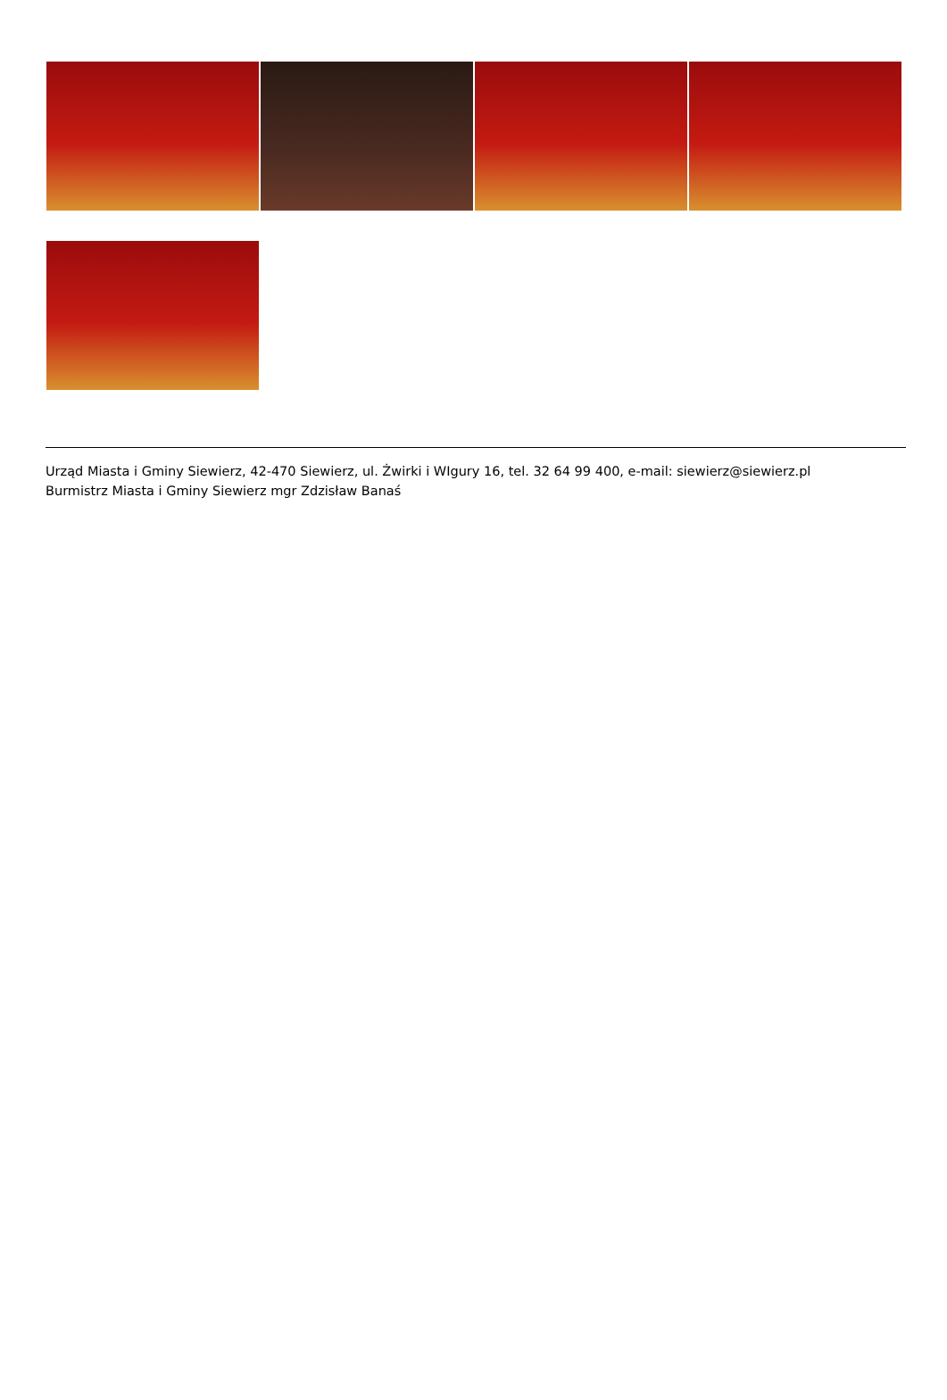Urząd Miasta i Gminy Siewierz, 42-470 Siewierz, ul. Żwirki i WIgury 16, tel. 32 64 99 400, e-mail: siewierz@siewierz.pl
Burmistrz Miasta i Gminy Siewierz mgr Zdzisław Banaś